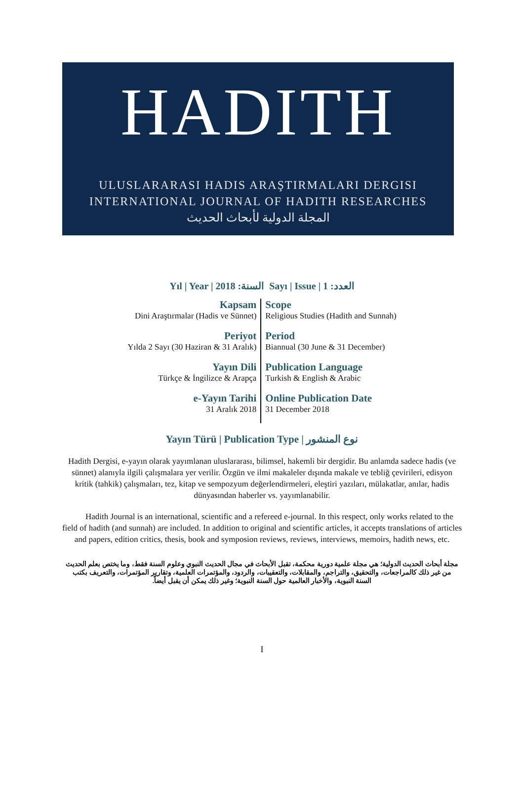HADITH
ULUSLARARASI HADIS ARAŞTIRMALARI DERGISI
INTERNATIONAL JOURNAL OF HADITH RESEARCHES
المجلة الدولية لأبحاث الحديث
Yıl | Year | السنة: 2018 Sayı | Issue | العدد: 1
| Kapsam Dini Araştırmalar (Hadis ve Sünnet) | Scope Religious Studies (Hadith and Sunnah) |
| Periyot Yılda 2 Sayı (30 Haziran & 31 Aralık) | Period Biannual (30 June & 31 December) |
| Yayın Dili Türkçe & İngilizce & Arapça | Publication Language Turkish & English & Arabic |
| e-Yayın Tarihi 31 Aralık 2018 | Online Publication Date 31 December 2018 |
Yayın Türü | Publication Type | نوع المنشور
Hadith Dergisi, e-yayın olarak yayımlanan uluslararası, bilimsel, hakemli bir dergidir. Bu anlamda sadece hadis (ve sünnet) alanıyla ilgili çalışmalara yer verilir. Özgün ve ilmi makaleler dışında makale ve tebliğ çevirileri, edisyon kritik (tahkik) çalışmaları, tez, kitap ve sempozyum değerlendirmeleri, eleştiri yazıları, mülakatlar, anılar, hadis dünyasından haberler vs. yayımlanabilir.
Hadith Journal is an international, scientific and a refereed e-journal. In this respect, only works related to the field of hadith (and sunnah) are included. In addition to original and scientific articles, it accepts translations of articles and papers, edition critics, thesis, book and symposion reviews, reviews, interviews, memoirs, hadith news, etc.
مجلة أبحاث الحديث الدولية؛ هي مجلة علمية دورية محكمة، تقبل الأبحاث في مجال الحديث النبوي وعلوم السنة فقط، وما يختص بعلم الحديث من غير ذلك كالمراجعات، والتحقيق، والتراجم، والمقابلات، والتعقيبات، والردود، والمؤتمرات العلمية، وتقارير المؤتمرات، والتعريف بكتب السنة النبوية، والأخبار العالمية حول السنة النبوية؛ وغير ذلك يمكن أن يقبل أيضاً.
I